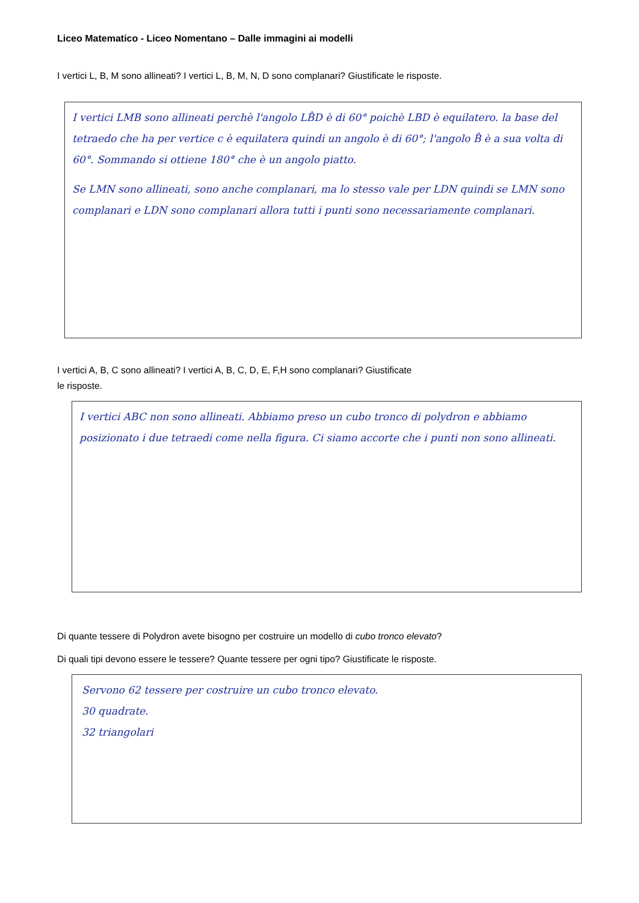Liceo Matematico - Liceo Nomentano – Dalle immagini ai modelli
I vertici L, B, M sono allineati? I vertici L, B, M, N, D sono complanari? Giustificate le risposte.
I vertici LMB sono allineati perchè l'angolo LB̂D è di 60° poichè LBD è equilatero. la base del tetraedo che ha per vertice c è equilatera quindi un angolo è di 60°; l'angolo B̂ è a sua volta di 60°. Sommando si ottiene 180° che è un angolo piatto.
Se LMN sono allineati, sono anche complanari, ma lo stesso vale per LDN quindi se LMN sono complanari e LDN sono complanari allora tutti i punti sono necessariamente complanari.
I vertici A, B, C sono allineati? I vertici A, B, C, D, E, F,H sono complanari? Giustificate
le risposte.
I vertici ABC non sono allineati. Abbiamo preso un cubo tronco di polydron e abbiamo posizionato i due tetraedi come nella figura. Ci siamo accorte che i punti non sono allineati.
Di quante tessere di Polydron avete bisogno per costruire un modello di cubo tronco elevato?
Di quali tipi devono essere le tessere? Quante tessere per ogni tipo? Giustificate le risposte.
Servono 62 tessere per costruire un cubo tronco elevato.
30 quadrate.
32 triangolari